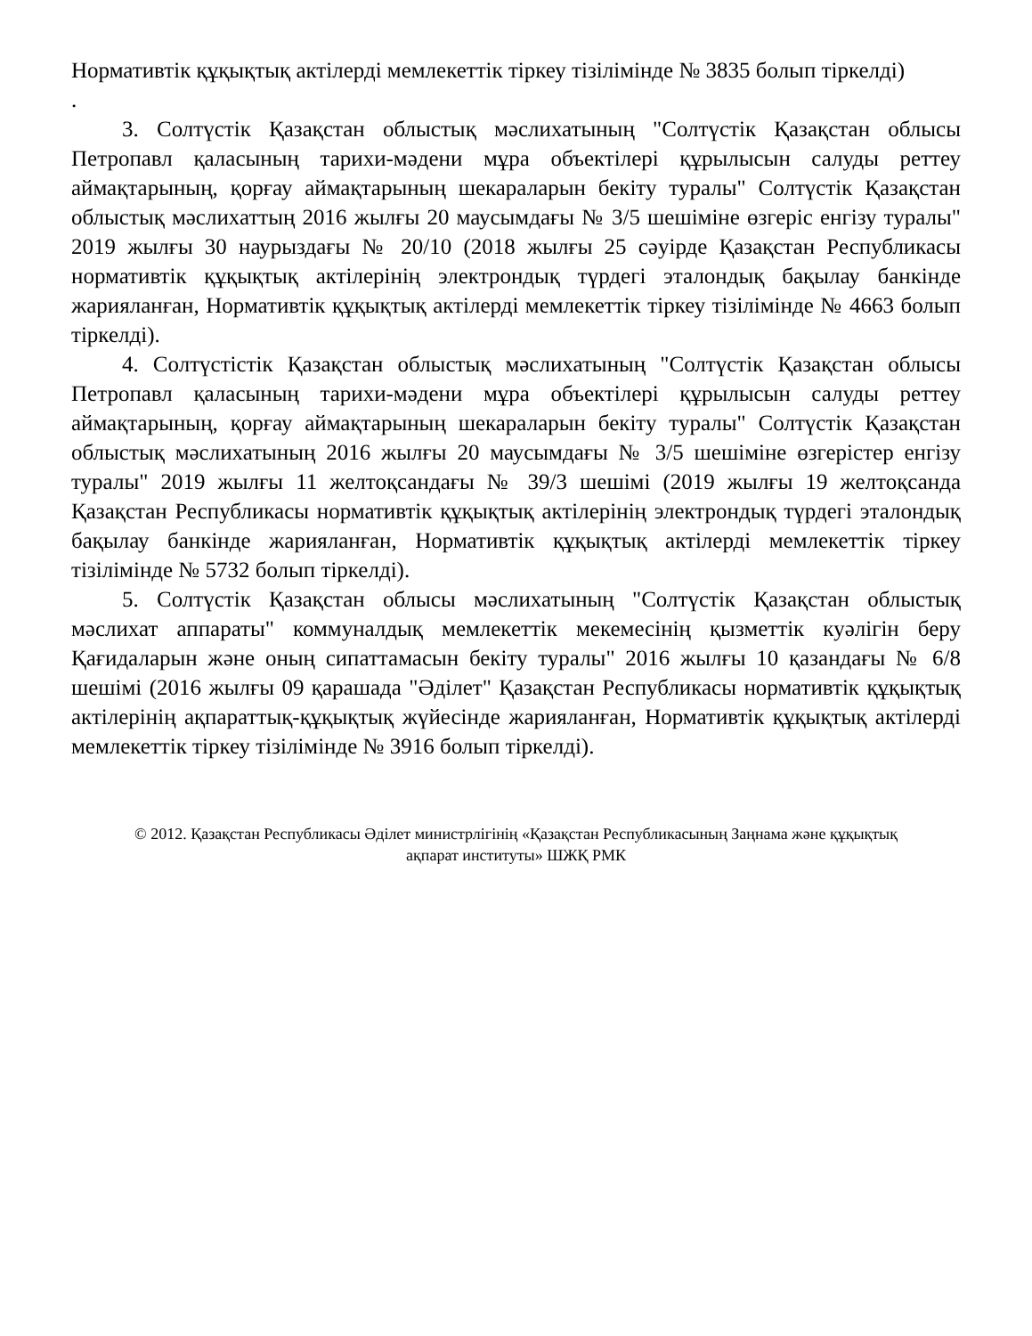Нормативтік құқықтық актілерді мемлекеттік тіркеу тізілімінде № 3835 болып тіркелді)
.
3. Солтүстік Қазақстан облыстық мәслихатының "Солтүстік Қазақстан облысы Петропавл қаласының тарихи-мәдени мұра объектілері құрылысын салуды реттеу аймақтарының, қорғау аймақтарының шекараларын бекіту туралы" Солтүстік Қазақстан облыстық мәслихаттың 2016 жылғы 20 маусымдағы № 3/5 шешіміне өзгеріс енгізу туралы" 2019 жылғы 30 наурыздағы № 20/10 (2018 жылғы 25 сәуірде Қазақстан Республикасы нормативтік құқықтық актілерінің электрондық түрдегі эталондық бақылау банкінде жарияланған, Нормативтік құқықтық актілерді мемлекеттік тіркеу тізілімінде № 4663 болып тіркелді).
4. Солтүстістік Қазақстан облыстық мәслихатының "Солтүстік Қазақстан облысы Петропавл қаласының тарихи-мәдени мұра объектілері құрылысын салуды реттеу аймақтарының, қорғау аймақтарының шекараларын бекіту туралы" Солтүстік Қазақстан облыстық мәслихатының 2016 жылғы 20 маусымдағы № 3/5 шешіміне өзгерістер енгізу туралы" 2019 жылғы 11 желтоқсандағы № 39/3 шешімі (2019 жылғы 19 желтоқсанда Қазақстан Республикасы нормативтік құқықтық актілерінің электрондық түрдегі эталондық бақылау банкінде жарияланған, Нормативтік құқықтық актілерді мемлекеттік тіркеу тізілімінде № 5732 болып тіркелді).
5. Солтүстік Қазақстан облысы мәслихатының "Солтүстік Қазақстан облыстық мәслихат аппараты" коммуналдық мемлекеттік мекемесінің қызметтік куәлігін беру Қағидаларын және оның сипаттамасын бекіту туралы" 2016 жылғы 10 қазандағы № 6/8 шешімі (2016 жылғы 09 қарашада "Әділет" Қазақстан Республикасы нормативтік құқықтық актілерінің ақпараттық-құқықтық жүйесінде жарияланған, Нормативтік құқықтық актілерді мемлекеттік тіркеу тізілімінде № 3916 болып тіркелді).
© 2012. Қазақстан Республикасы Әділет министрлігінің «Қазақстан Республикасының Заңнама және құқықтық ақпарат институты» ШЖҚ РМК